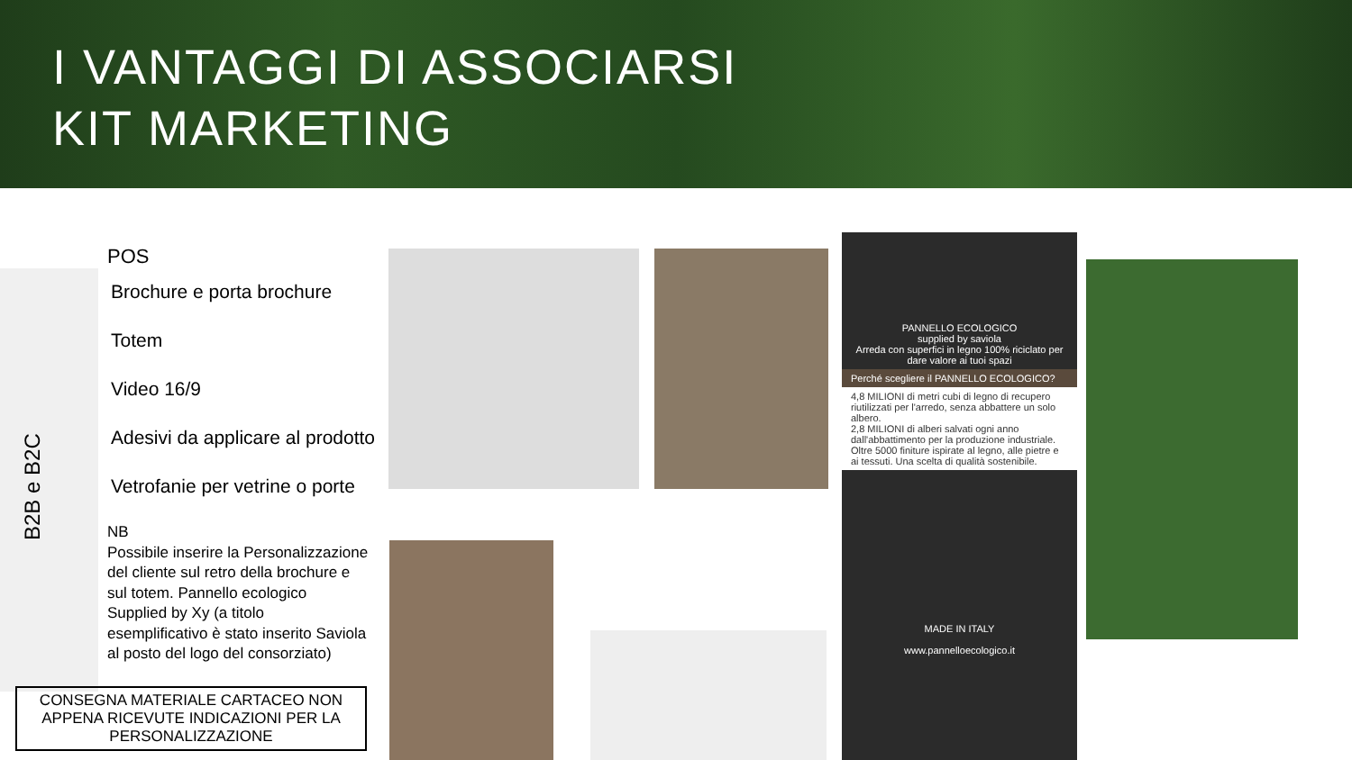I VANTAGGI DI ASSOCIARSI
KIT MARKETING
B2B e B2C
POS
Brochure e porta brochure
Totem
Video 16/9
Adesivi da applicare al prodotto
Vetrofanie per vetrine o porte
NB
Possibile inserire la Personalizzazione del cliente sul retro della brochure e sul totem. Pannello ecologico Supplied by Xy (a titolo esemplificativo è stato inserito Saviola al posto del logo del consorziato)
CONSEGNA MATERIALE CARTACEO NON APPENA RICEVUTE INDICAZIONI PER LA PERSONALIZZAZIONE
PANNELLO ECOLOGICO
supplied by saviola
Arreda con superfici in legno 100% riciclato per dare valore ai tuoi spazi
Perché scegliere il PANNELLO ECOLOGICO?
4,8 MILIONI di metri cubi di legno di recupero riutilizzati per l'arredo, senza abbattere un solo albero.
2,8 MILIONI di alberi salvati ogni anno dall'abbattimento per la produzione industriale.
Oltre 5000 finiture ispirate al legno, alle pietre e ai tessuti. Una scelta di qualità sostenibile.
MADE IN ITALY
www.pannelloecologico.it